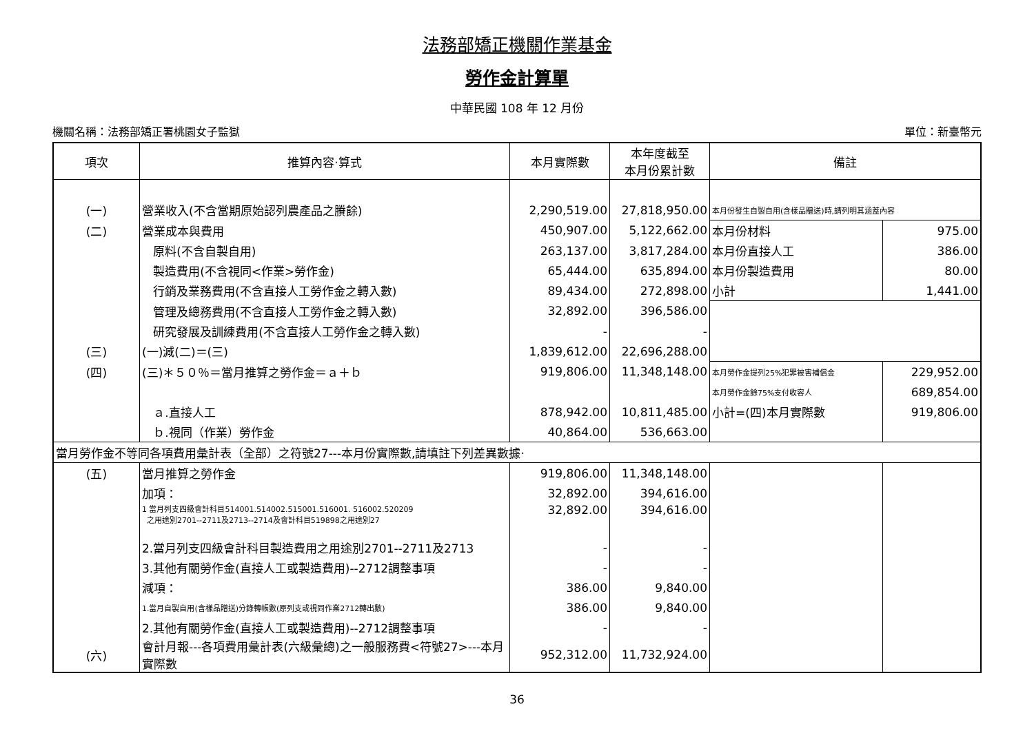法務部矯正機關作業基金
勞作金計算單
中華民國 108 年 12 月份
機關名稱：法務部矯正署桃園女子監獄 單位：新臺幣元
| 項次 | 推算內容‧算式 | 本月實際數 | 本年度截至 本月份累計數 | 備註 | |
| --- | --- | --- | --- | --- | --- |
| (一) | 營業收入(不含當期原始認列農產品之賸餘) | 2,290,519.00 | 27,818,950.00 | 本月份發生自製自用(含樣品贈送)時,請列明其涵蓋內容 | |
| (二) | 營業成本與費用 | 450,907.00 | 5,122,662.00 | 本月份材料 | 975.00 |
| | 原料(不含自製自用) | 263,137.00 | 3,817,284.00 | 本月份直接人工 | 386.00 |
| | 製造費用(不含視同<作業>勞作金) | 65,444.00 | 635,894.00 | 本月份製造費用 | 80.00 |
| | 行銷及業務費用(不含直接人工勞作金之轉入數) | 89,434.00 | 272,898.00 | 小計 | 1,441.00 |
| | 管理及總務費用(不含直接人工勞作金之轉入數) | 32,892.00 | 396,586.00 | | |
| | 研究發展及訓練費用(不含直接人工勞作金之轉入數) | - | - | | |
| (三) | (一)減(二)＝(三) | 1,839,612.00 | 22,696,288.00 | | |
| (四) | (三)＊５０％＝當月推算之勞作金＝ａ＋ｂ | 919,806.00 | 11,348,148.00 | 本月勞作金提列25%犯罪被害補償金 | 229,952.00 |
| | | | | 本月勞作金餘75%支付收容人 | 689,854.00 |
| | ａ.直接人工 | 878,942.00 | 10,811,485.00 | 小計=(四)本月實際數 | 919,806.00 |
| | ｂ.視同（作業）勞作金 | 40,864.00 | 536,663.00 | | |
| 當月勞作金不等同各項費用彙計表（全部）之符號27---本月份實際數,請填註下列差異數據‧ | | | | | |
| (五) | 當月推算之勞作金 | 919,806.00 | 11,348,148.00 | | |
| | 加項： | 32,892.00 | 394,616.00 | | |
| | 1 當月列支四級會計科目514001.514002.515001.516001. 516002.520209 之用途別2701--2711及2713--2714及會計科目519898之用途別27 | 32,892.00 | 394,616.00 | | |
| | 2.當月列支四級會計科目製造費用之用途別2701--2711及2713 | - | - | | |
| | 3.其他有關勞作金(直接人工或製造費用)--2712調整事項 | - | - | | |
| | 減項： | 386.00 | 9,840.00 | | |
| | 1.當月自製自用(含樣品贈送)分錄轉帳數(原列支或視同作業2712轉出數) | 386.00 | 9,840.00 | | |
| | 2.其他有關勞作金(直接人工或製造費用)--2712調整事項 | - | - | | |
| (六) | 會計月報---各項費用彙計表(六級彙總)之一般服務費<符號27>---本月實際數 | 952,312.00 | 11,732,924.00 | | |
36